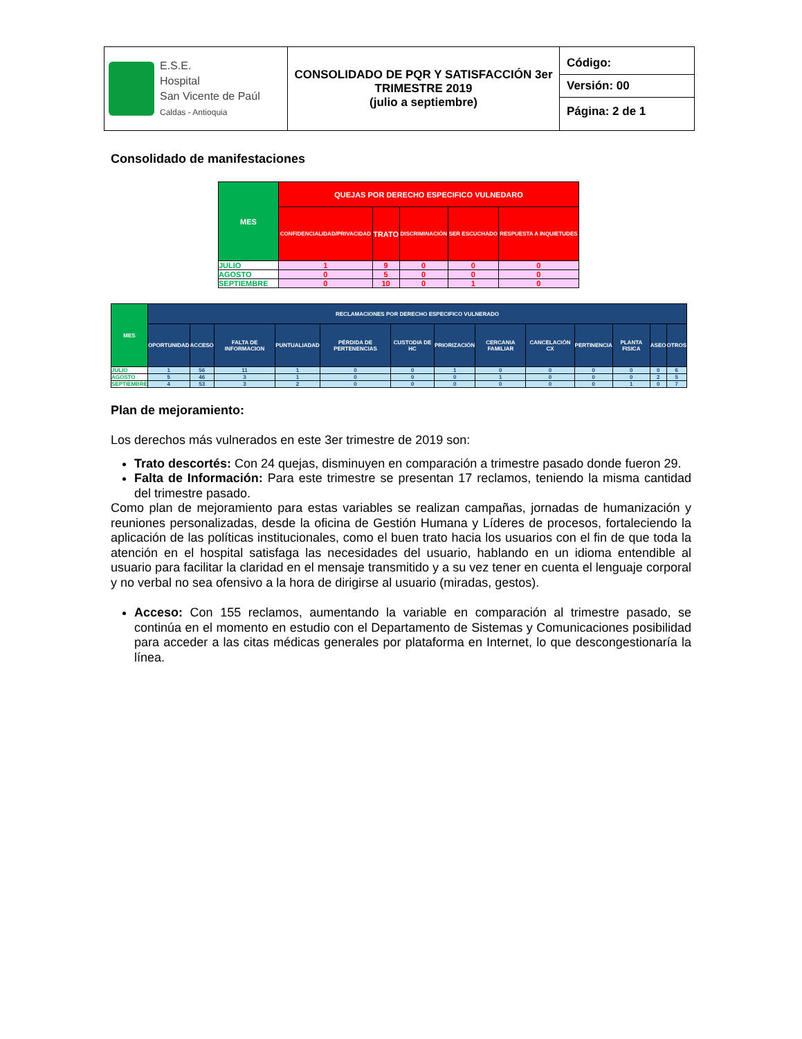| E.S.E. Hospital San Vicente de Paúl Caldas - Antioquia | CONSOLIDADO DE PQR Y SATISFACCIÓN 3er TRIMESTRE 2019 (julio a septiembre) | Código: Versión: 00 Página: 2 de 1 |
Consolidado de manifestaciones
| MES | QUEJAS POR DERECHO ESPECIFICO VULNEDARO | | | | |
| --- | --- | --- | --- | --- | --- |
| | CONFIDENCIALIDAD/PRIVACIDAD | TRATO | DISCRIMINACIÓN | SER ESCUCHADO | RESPUESTA A INQUIETUDES |
| JULIO | 1 | 9 | 0 | 0 | 0 |
| AGOSTO | 0 | 5 | 0 | 0 | 0 |
| SEPTIEMBRE | 0 | 10 | 0 | 1 | 0 |
| MES | RECLAMACIONES POR DERECHO ESPECIFICO VULNERADO | | | | | | | | | | | | |
| --- | --- | --- | --- | --- | --- | --- | --- | --- | --- | --- | --- | --- | --- |
| | OPORTUNIDAD | ACCESO | FALTA DE INFORMACION | PUNTUALIADAD | PÉRDIDA DE PERTENENCIAS | CUSTODIA DE HC | PRIORIZACIÓN | CERCANIA FAMILIAR | CANCELACIÓN CX | PERTINENCIA | PLANTA FISICA | ASEO | OTROS |
| JULIO | 1 | 56 | 11 | 1 | 0 | 0 | 1 | 0 | 0 | 0 | 0 | 0 | 6 |
| AGOSTO | 5 | 46 | 3 | 1 | 0 | 0 | 0 | 1 | 0 | 0 | 0 | 2 | 5 |
| SEPTIEMBRE | 4 | 53 | 3 | 2 | 0 | 0 | 0 | 0 | 0 | 0 | 1 | 0 | 7 |
Plan de mejoramiento:
Los derechos más vulnerados en este 3er trimestre de 2019 son:
Trato descortés: Con 24 quejas, disminuyen en comparación a trimestre pasado donde fueron 29.
Falta de Información: Para este trimestre se presentan 17 reclamos, teniendo la misma cantidad del trimestre pasado.
Como plan de mejoramiento para estas variables se realizan campañas, jornadas de humanización y reuniones personalizadas, desde la oficina de Gestión Humana y Líderes de procesos, fortaleciendo la aplicación de las políticas institucionales, como el buen trato hacia los usuarios con el fin de que toda la atención en el hospital satisfaga las necesidades del usuario, hablando en un idioma entendible al usuario para facilitar la claridad en el mensaje transmitido y a su vez tener en cuenta el lenguaje corporal y no verbal no sea ofensivo a la hora de dirigirse al usuario (miradas, gestos).
Acceso: Con 155 reclamos, aumentando la variable en comparación al trimestre pasado, se continúa en el momento en estudio con el Departamento de Sistemas y Comunicaciones posibilidad para acceder a las citas médicas generales por plataforma en Internet, lo que descongestionaría la línea.